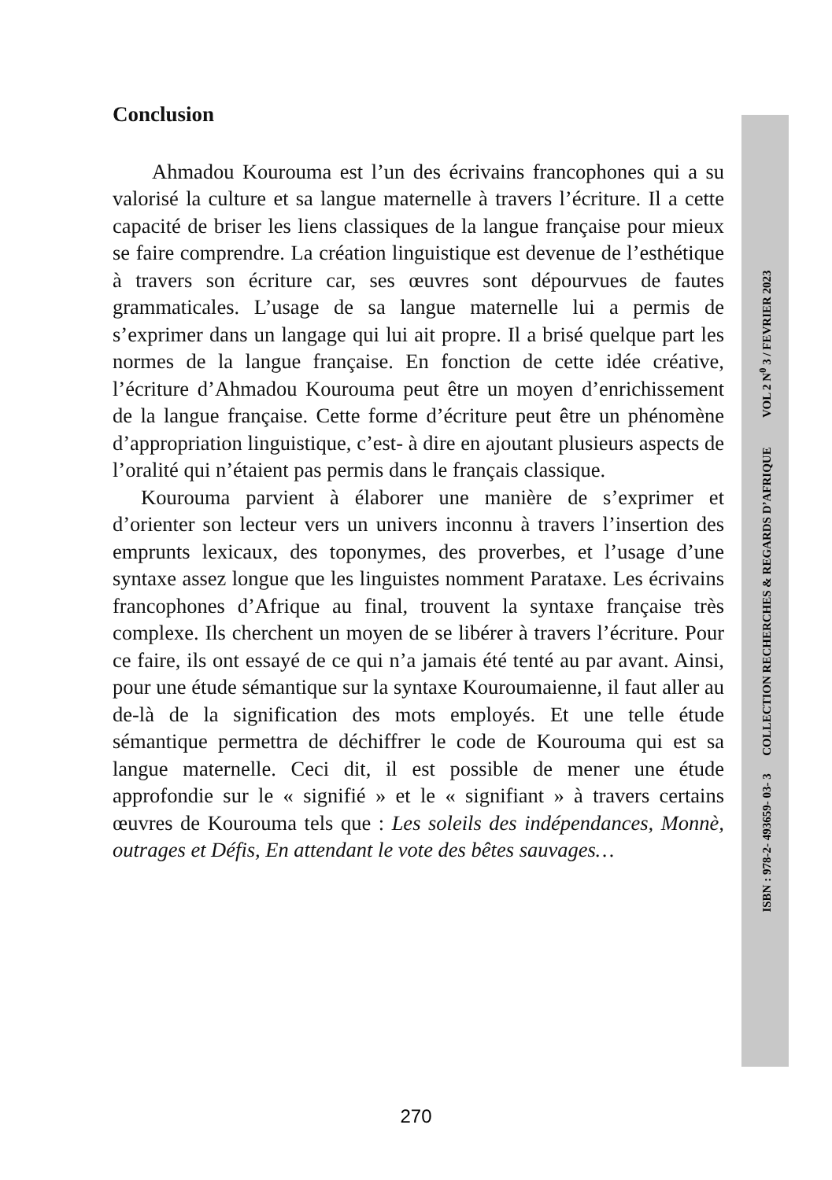Conclusion
Ahmadou Kourouma est l’un des écrivains francophones qui a su valorisé la culture et sa langue maternelle à travers l’écriture. Il a cette capacité de briser les liens classiques de la langue française pour mieux se faire comprendre. La création linguistique est devenue de l’esthétique à travers son écriture car, ses œuvres sont dépourvues de fautes grammaticales. L’usage de sa langue maternelle lui a permis de s’exprimer dans un langage qui lui ait propre. Il a brisé quelque part les normes de la langue française. En fonction de cette idée créative, l’écriture d’Ahmadou Kourouma peut être un moyen d’enrichissement de la langue française. Cette forme d’écriture peut être un phénomène d’appropriation linguistique, c’est- à dire en ajoutant plusieurs aspects de l’oralité qui n’étaient pas permis dans le français classique.
Kourouma parvient à élaborer une manière de s’exprimer et d’orienter son lecteur vers un univers inconnu à travers l’insertion des emprunts lexicaux, des toponymes, des proverbes, et l’usage d’une syntaxe assez longue que les linguistes nomment Parataxe. Les écrivains francophones d’Afrique au final, trouvent la syntaxe française très complexe. Ils cherchent un moyen de se libérer à travers l’écriture. Pour ce faire, ils ont essayé de ce qui n’a jamais été tenté au par avant. Ainsi, pour une étude sémantique sur la syntaxe Kouroumaienne, il faut aller au de-là de la signification des mots employés. Et une telle étude sémantique permettra de déchiffrer le code de Kourouma qui est sa langue maternelle. Ceci dit, il est possible de mener une étude approfondie sur le « signifié » et le « signifiant » à travers certains œuvres de Kourouma tels que : Les soleils des indépendances, Monnè, outrages et Défis, En attendant le vote des bêtes sauvages…
ISBN : 978-2- 493659- 03- 3 COLLECTION RECHERCHES & REGARDS D’AFRIQUE VOL 2 N<sup>0</sup> 3 / FEVRIER 2023
270